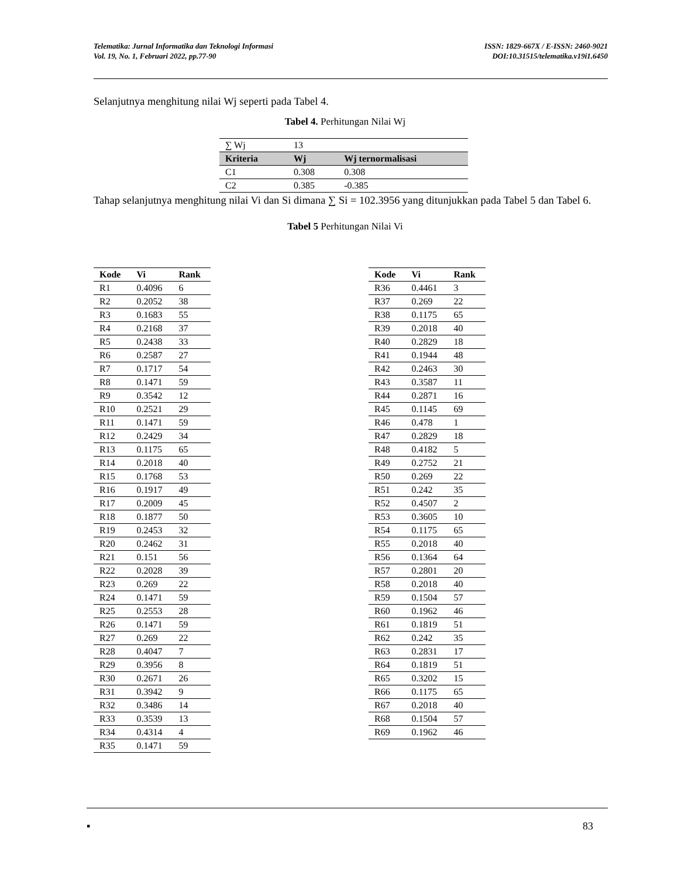Telematika: Jurnal Informatika dan Teknologi Informasi
Vol. 19, No. 1, Februari 2022, pp.77-90
ISSN: 1829-667X / E-ISSN: 2460-9021
DOI:10.31515/telematika.v19i1.6450
Selanjutnya menghitung nilai Wj seperti pada Tabel 4.
Tabel 4. Perhitungan Nilai Wj
| ∑ Wj | 13 | |
| Kriteria | Wj | Wj ternormalisasi |
| C1 | 0.308 | 0.308 |
| C2 | 0.385 | -0.385 |
Tahap selanjutnya menghitung nilai Vi dan Si dimana ∑ Si = 102.3956 yang ditunjukkan pada Tabel 5 dan Tabel 6.
Tabel 5 Perhitungan Nilai Vi
| Kode | Vi | Rank |
| --- | --- | --- |
| R1 | 0.4096 | 6 |
| R2 | 0.2052 | 38 |
| R3 | 0.1683 | 55 |
| R4 | 0.2168 | 37 |
| R5 | 0.2438 | 33 |
| R6 | 0.2587 | 27 |
| R7 | 0.1717 | 54 |
| R8 | 0.1471 | 59 |
| R9 | 0.3542 | 12 |
| R10 | 0.2521 | 29 |
| R11 | 0.1471 | 59 |
| R12 | 0.2429 | 34 |
| R13 | 0.1175 | 65 |
| R14 | 0.2018 | 40 |
| R15 | 0.1768 | 53 |
| R16 | 0.1917 | 49 |
| R17 | 0.2009 | 45 |
| R18 | 0.1877 | 50 |
| R19 | 0.2453 | 32 |
| R20 | 0.2462 | 31 |
| R21 | 0.151 | 56 |
| R22 | 0.2028 | 39 |
| R23 | 0.269 | 22 |
| R24 | 0.1471 | 59 |
| R25 | 0.2553 | 28 |
| R26 | 0.1471 | 59 |
| R27 | 0.269 | 22 |
| R28 | 0.4047 | 7 |
| R29 | 0.3956 | 8 |
| R30 | 0.2671 | 26 |
| R31 | 0.3942 | 9 |
| R32 | 0.3486 | 14 |
| R33 | 0.3539 | 13 |
| R34 | 0.4314 | 4 |
| R35 | 0.1471 | 59 |
| Kode | Vi | Rank |
| --- | --- | --- |
| R36 | 0.4461 | 3 |
| R37 | 0.269 | 22 |
| R38 | 0.1175 | 65 |
| R39 | 0.2018 | 40 |
| R40 | 0.2829 | 18 |
| R41 | 0.1944 | 48 |
| R42 | 0.2463 | 30 |
| R43 | 0.3587 | 11 |
| R44 | 0.2871 | 16 |
| R45 | 0.1145 | 69 |
| R46 | 0.478 | 1 |
| R47 | 0.2829 | 18 |
| R48 | 0.4182 | 5 |
| R49 | 0.2752 | 21 |
| R50 | 0.269 | 22 |
| R51 | 0.242 | 35 |
| R52 | 0.4507 | 2 |
| R53 | 0.3605 | 10 |
| R54 | 0.1175 | 65 |
| R55 | 0.2018 | 40 |
| R56 | 0.1364 | 64 |
| R57 | 0.2801 | 20 |
| R58 | 0.2018 | 40 |
| R59 | 0.1504 | 57 |
| R60 | 0.1962 | 46 |
| R61 | 0.1819 | 51 |
| R62 | 0.242 | 35 |
| R63 | 0.2831 | 17 |
| R64 | 0.1819 | 51 |
| R65 | 0.3202 | 15 |
| R66 | 0.1175 | 65 |
| R67 | 0.2018 | 40 |
| R68 | 0.1504 | 57 |
| R69 | 0.1962 | 46 |
▪ 83